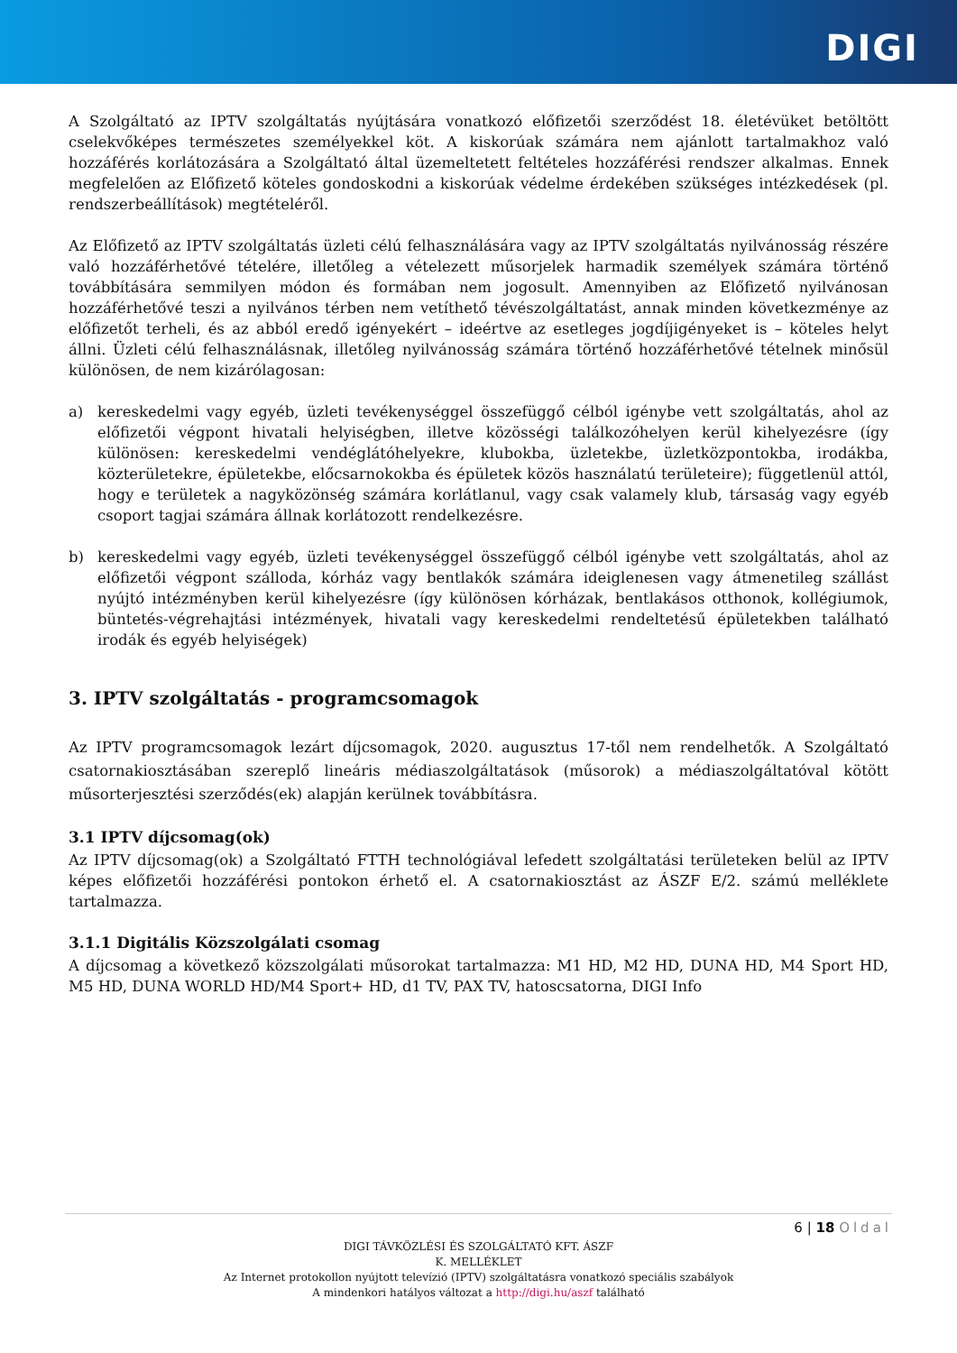DIGI
A Szolgáltató az IPTV szolgáltatás nyújtására vonatkozó előfizetői szerződést 18. életévüket betöltött cselekvőképes természetes személyekkel köt. A kiskorúak számára nem ajánlott tartalmakhoz való hozzáférés korlátozására a Szolgáltató által üzemeltetett feltételes hozzáférési rendszer alkalmas. Ennek megfelelően az Előfizető köteles gondoskodni a kiskorúak védelme érdekében szükséges intézkedések (pl. rendszerbeállítások) megtételéről.
Az Előfizető az IPTV szolgáltatás üzleti célú felhasználására vagy az IPTV szolgáltatás nyilvánosság részére való hozzáférhetővé tételére, illetőleg a vételezett műsorjelek harmadik személyek számára történő továbbítására semmilyen módon és formában nem jogosult. Amennyiben az Előfizető nyilvánosan hozzáférhetővé teszi a nyilvános térben nem vetíthető tévészolgáltatást, annak minden következménye az előfizetőt terheli, és az abból eredő igényekért – ideértve az esetleges jogdíjigényeket is – köteles helyt állni. Üzleti célú felhasználásnak, illetőleg nyilvánosság számára történő hozzáférhetővé tételnek minősül különösen, de nem kizárólagosan:
a) kereskedelmi vagy egyéb, üzleti tevékenységgel összefüggő célból igénybe vett szolgáltatás, ahol az előfizetői végpont hivatali helyiségben, illetve közösségi találkozóhelyen kerül kihelyezésre (így különösen: kereskedelmi vendéglátóhelyekre, klubokba, üzletekbe, üzletközpontokba, irodákba, közterületekre, épületekbe, előcsarnokokba és épületek közös használatú területeire); függetlenül attól, hogy e területek a nagyközönség számára korlátlanul, vagy csak valamely klub, társaság vagy egyéb csoport tagjai számára állnak korlátozott rendelkezésre.
b) kereskedelmi vagy egyéb, üzleti tevékenységgel összefüggő célból igénybe vett szolgáltatás, ahol az előfizetői végpont szálloda, kórház vagy bentlakók számára ideiglenesen vagy átmenetileg szállást nyújtó intézményben kerül kihelyezésre (így különösen kórházak, bentlakásos otthonok, kollégiumok, büntetés-végrehajtási intézmények, hivatali vagy kereskedelmi rendeltetésű épületekben található irodák és egyéb helyiségek)
3. IPTV szolgáltatás - programcsomagok
Az IPTV programcsomagok lezárt díjcsomagok, 2020. augusztus 17-től nem rendelhetők. A Szolgáltató csatornakiosztásában szereplő lineáris médiaszolgáltatások (műsorok) a médiaszolgáltatóval kötött műsorterjesztési szerződés(ek) alapján kerülnek továbbításra.
3.1 IPTV díjcsomag(ok)
Az IPTV díjcsomag(ok) a Szolgáltató FTTH technológiával lefedett szolgáltatási területeken belül az IPTV képes előfizetői hozzáférési pontokon érhető el. A csatornakiosztást az ÁSZF E/2. számú melléklete tartalmazza.
3.1.1 Digitális Közszolgálati csomag
A díjcsomag a következő közszolgálati műsorokat tartalmazza: M1 HD, M2 HD, DUNA HD, M4 Sport HD, M5 HD, DUNA WORLD HD/M4 Sport+ HD, d1 TV, PAX TV, hatoscsatorna, DIGI Info
6 | 18 Oldal
DIGI TÁVKÖZLÉSI ÉS SZOLGÁLTATÓ KFT. ÁSZF
K. MELLÉKLET
Az Internet protokollon nyújtott televízió (IPTV) szolgáltatásra vonatkozó speciális szabályok
A mindenkori hatályos változat a http://digi.hu/aszf található